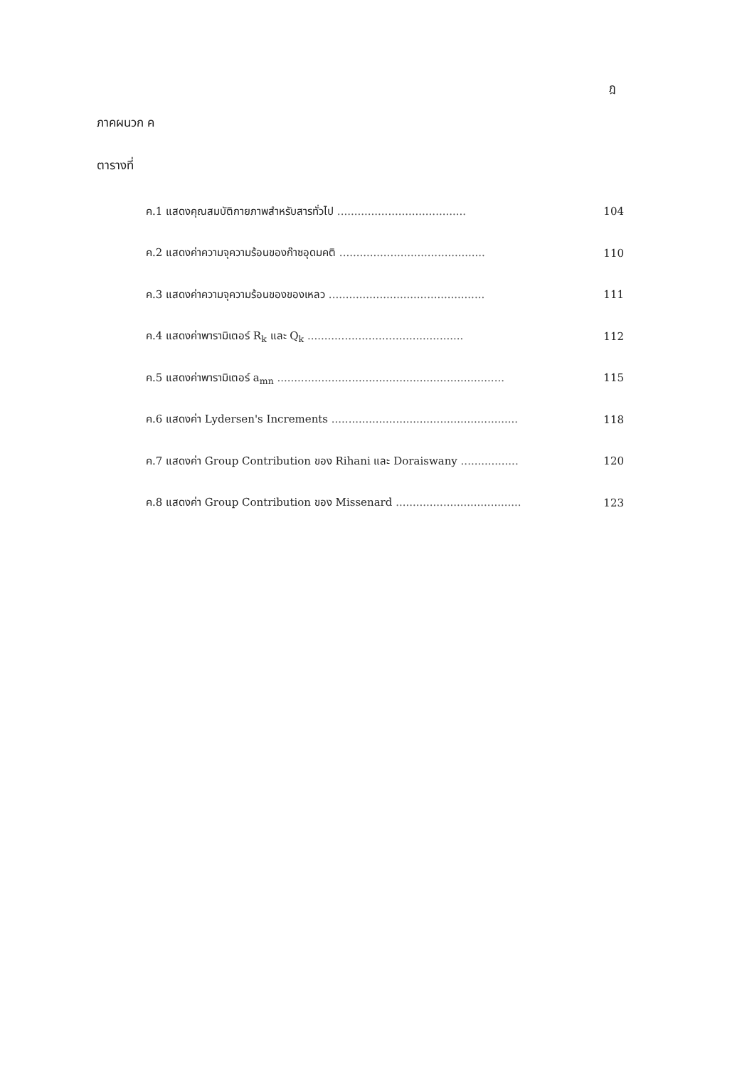ฎ
ภาคผนวก ค
ตารางที่
| ค.1 แสดงคุณสมบัติกายภาพสำหรับสารทั่วไป ...................................... | 104 |
| ค.2 แสดงค่าความจุความร้อนของก๊าซอุดมคติ ........................................... | 110 |
| ค.3 แสดงค่าความจุความร้อนของของเหลว .............................................. | 111 |
| ค.4 แสดงค่าพารามิเตอร์ R<sub>k</sub> และ Q<sub>k</sub> .............................................. | 112 |
| ค.5 แสดงค่าพารามิเตอร์ a<sub>mn</sub> ................................................................... | 115 |
| ค.6 แสดงค่า Lydersen's Increments ....................................................... | 118 |
| ค.7 แสดงค่า Group Contribution ของ Rihani และ Doraiswany ................. | 120 |
| ค.8 แสดงค่า Group Contribution ของ Missenard ..................................... | 123 |